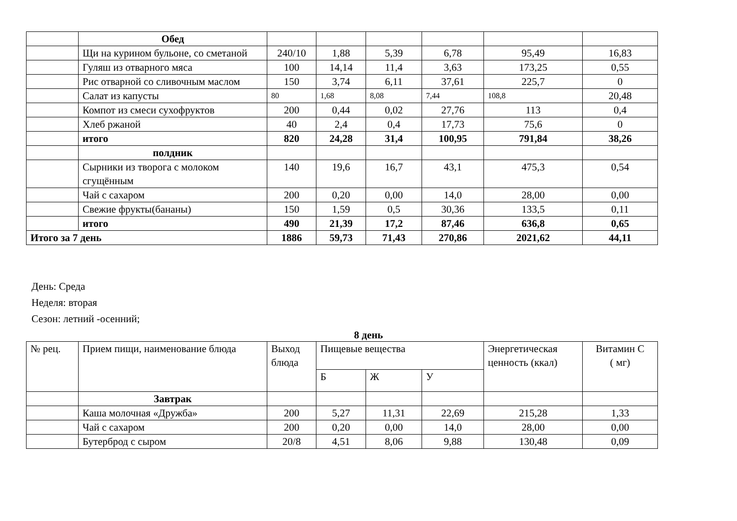| | Обед | | | | | | |
| | Щи на курином бульоне, со сметаной | 240/10 | 1,88 | 5,39 | 6,78 | 95,49 | 16,83 |
| | Гуляш из отварного мяса | 100 | 14,14 | 11,4 | 3,63 | 173,25 | 0,55 |
| | Рис отварной со сливочным маслом | 150 | 3,74 | 6,11 | 37,61 | 225,7 | 0 |
| | Салат из капусты | 80 | 1,68 | 8,08 | 7,44 | 108,8 | 20,48 |
| | Компот из смеси сухофруктов | 200 | 0,44 | 0,02 | 27,76 | 113 | 0,4 |
| | Хлеб ржаной | 40 | 2,4 | 0,4 | 17,73 | 75,6 | 0 |
| | итого | 820 | 24,28 | 31,4 | 100,95 | 791,84 | 38,26 |
| | полдник | | | | | | |
| | Сырники из творога с молоком сгущённым | 140 | 19,6 | 16,7 | 43,1 | 475,3 | 0,54 |
| | Чай с сахаром | 200 | 0,20 | 0,00 | 14,0 | 28,00 | 0,00 |
| | Свежие фрукты(бананы) | 150 | 1,59 | 0,5 | 30,36 | 133,5 | 0,11 |
| | итого | 490 | 21,39 | 17,2 | 87,46 | 636,8 | 0,65 |
| Итого за 7 день | | 1886 | 59,73 | 71,43 | 270,86 | 2021,62 | 44,11 |
День: Среда
Неделя: вторая
Сезон: летний -осенний;
8 день
| № рец. | Прием пищи, наименование блюда | Выход блюда | Пищевые вещества | | | Энергетическая ценность (ккал) | Витамин С ( мг) |
| --- | --- | --- | --- | --- | --- | --- | --- |
| | | | Б | Ж | У | | |
| | Завтрак | | | | | | |
| | Каша молочная «Дружба» | 200 | 5,27 | 11,31 | 22,69 | 215,28 | 1,33 |
| | Чай с сахаром | 200 | 0,20 | 0,00 | 14,0 | 28,00 | 0,00 |
| | Бутерброд с сыром | 20/8 | 4,51 | 8,06 | 9,88 | 130,48 | 0,09 |